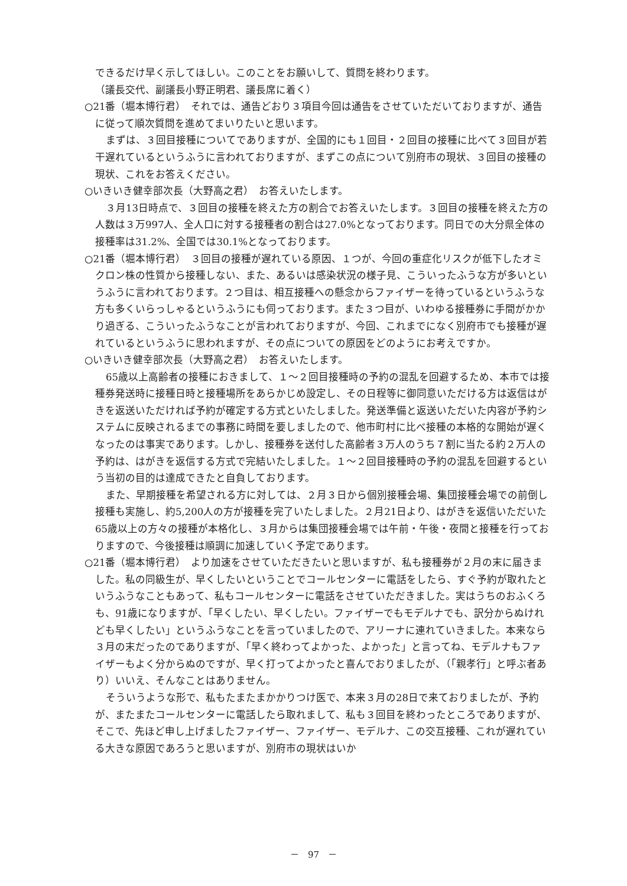できるだけ早く示してほしい。このことをお願いして、質問を終わります。
（議長交代、副議長小野正明君、議長席に着く）
○21番（堀本博行君）　それでは、通告どおり３項目今回は通告をさせていただいておりますが、通告に従って順次質問を進めてまいりたいと思います。
まずは、３回目接種についてでありますが、全国的にも１回目・２回目の接種に比べて３回目が若干遅れているというふうに言われておりますが、まずこの点について別府市の現状、３回目の接種の現状、これをお答えください。
○いきいき健幸部次長（大野高之君）　お答えいたします。
３月13日時点で、３回目の接種を終えた方の割合でお答えいたします。３回目の接種を終えた方の人数は３万997人、全人口に対する接種者の割合は27.0%となっております。同日での大分県全体の接種率は31.2%、全国では30.1%となっております。
○21番（堀本博行君）　３回目の接種が遅れている原因、１つが、今回の重症化リスクが低下したオミクロン株の性質から接種しない、また、あるいは感染状況の様子見、こういったふうな方が多いというふうに言われております。２つ目は、相互接種への懸念からファイザーを待っているというふうな方も多くいらっしゃるというふうにも伺っております。また３つ目が、いわゆる接種券に手間がかかり過ぎる、こういったふうなことが言われておりますが、今回、これまでになく別府市でも接種が遅れているというふうに思われますが、その点についての原因をどのようにお考えですか。
○いきいき健幸部次長（大野高之君）　お答えいたします。
65歳以上高齢者の接種におきまして、１～２回目接種時の予約の混乱を回避するため、本市では接種券発送時に接種日時と接種場所をあらかじめ設定し、その日程等に御同意いただける方は返信はがきを返送いただければ予約が確定する方式といたしました。発送準備と返送いただいた内容が予約システムに反映されるまでの事務に時間を要しましたので、他市町村に比べ接種の本格的な開始が遅くなったのは事実であります。しかし、接種券を送付した高齢者３万人のうち７割に当たる約２万人の予約は、はがきを返信する方式で完結いたしました。１～２回目接種時の予約の混乱を回避するという当初の目的は達成できたと自負しております。
また、早期接種を希望される方に対しては、２月３日から個別接種会場、集団接種会場での前倒し接種も実施し、約5,200人の方が接種を完了いたしました。２月21日より、はがきを返信いただいた65歳以上の方々の接種が本格化し、３月からは集団接種会場では午前・午後・夜間と接種を行っておりますので、今後接種は順調に加速していく予定であります。
○21番（堀本博行君）　より加速をさせていただきたいと思いますが、私も接種券が２月の末に届きました。私の同級生が、早くしたいということでコールセンターに電話をしたら、すぐ予約が取れたというふうなこともあって、私もコールセンターに電話をさせていただきました。実はうちのおふくろも、91歳になりますが、「早くしたい、早くしたい。ファイザーでもモデルナでも、訳分からぬけれども早くしたい」というふうなことを言っていましたので、アリーナに連れていきました。本来なら３月の末だったのでありますが、「早く終わってよかった、よかった」と言ってね、モデルナもファイザーもよく分からぬのですが、早く打ってよかったと喜んでおりましたが、（「親孝行」と呼ぶ者あり）いいえ、そんなことはありません。
そういうような形で、私もたまたまかかりつけ医で、本来３月の28日で来ておりましたが、予約が、またまたコールセンターに電話したら取れまして、私も３回目を終わったところでありますが、そこで、先ほど申し上げましたファイザー、ファイザー、モデルナ、この交互接種、これが遅れている大きな原因であろうと思いますが、別府市の現状はいか
－　97　－